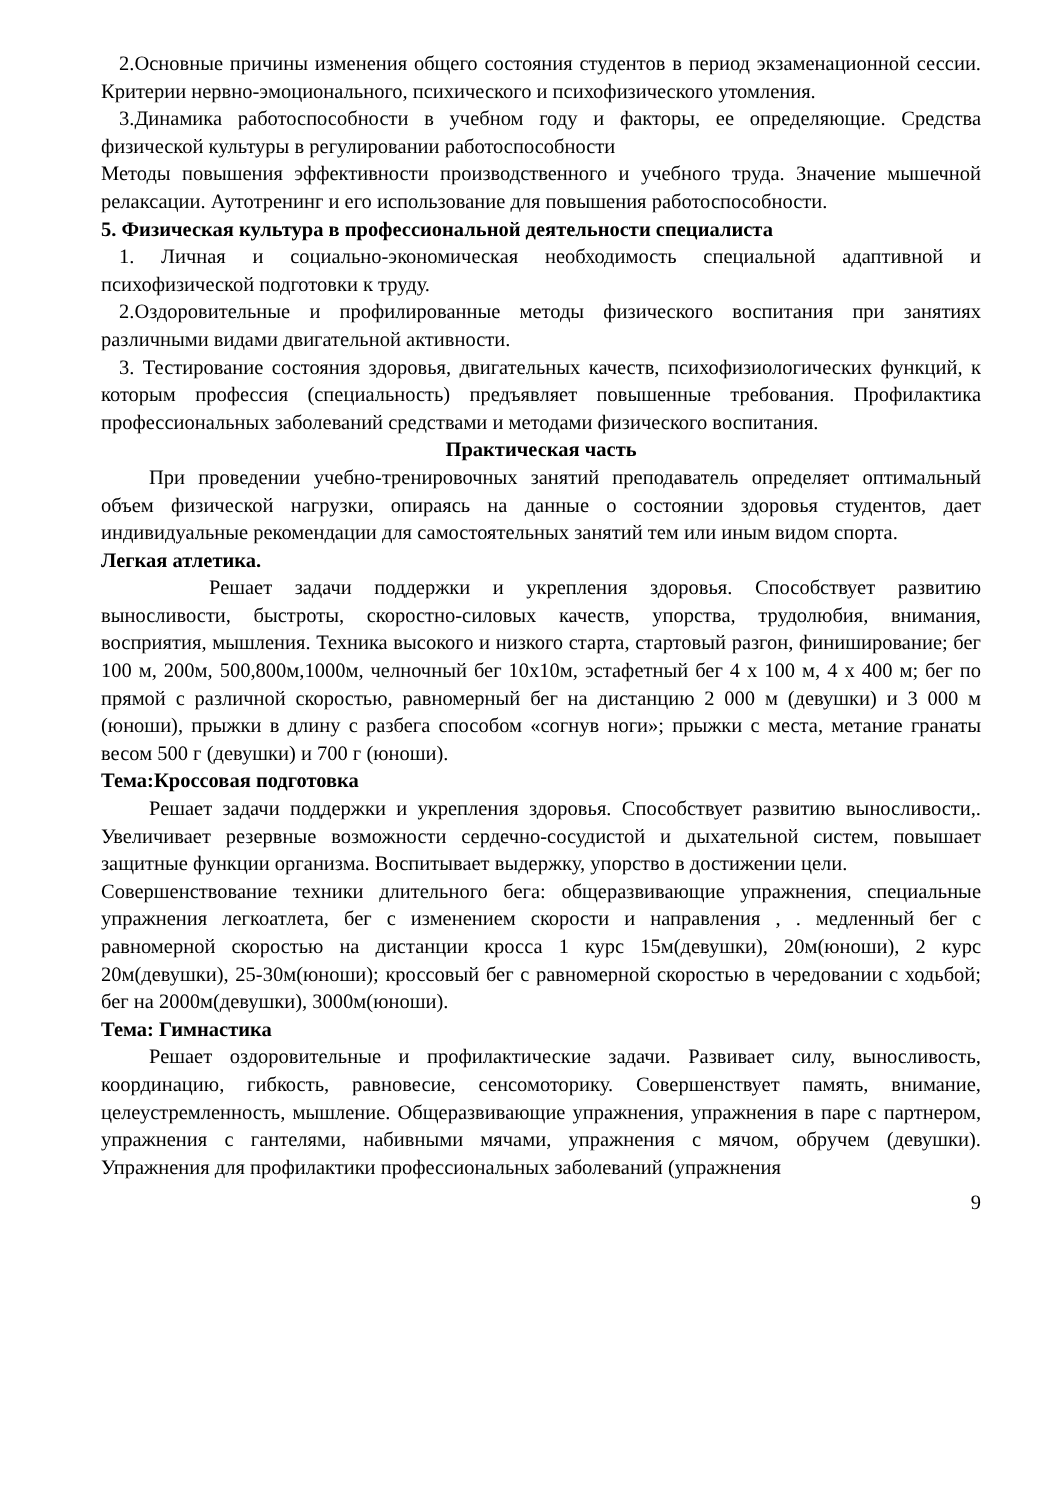2.Основные причины изменения общего состояния студентов в период экзаменационной сессии. Критерии нервно-эмоционального, психического и психофизического утомления.
3.Динамика работоспособности в учебном году и факторы, ее определяющие. Средства физической культуры в регулировании работоспособности
Методы повышения эффективности производственного и учебного труда. Значение мышечной релаксации. Аутотренинг и его использование для повышения работоспособности.
5. Физическая культура в профессиональной деятельности специалиста
1. Личная и социально-экономическая необходимость специальной адаптивной и психофизической подготовки к труду.
2.Оздоровительные и профилированные методы физического воспитания при занятиях различными видами двигательной активности.
3. Тестирование состояния здоровья, двигательных качеств, психофизиологических функций, к которым профессия (специальность) предъявляет повышенные требования. Профилактика профессиональных заболеваний средствами и методами физического воспитания.
Практическая часть
При проведении учебно-тренировочных занятий преподаватель определяет оптимальный объем физической нагрузки, опираясь на данные о состоянии здоровья студентов, дает индивидуальные рекомендации для самостоятельных занятий тем или иным видом спорта.
Легкая атлетика.
Решает задачи поддержки и укрепления здоровья. Способствует развитию выносливости, быстроты, скоростно-силовых качеств, упорства, трудолюбия, внимания, восприятия, мышления. Техника высокого и низкого старта, стартовый разгон, финиширование; бег 100 м, 200м, 500,800м,1000м, челночный бег 10х10м, эстафетный бег 4 х 100 м, 4 х 400 м; бег по прямой с различной скоростью, равномерный бег на дистанцию 2 000 м (девушки) и 3 000 м (юноши), прыжки в длину с разбега способом «согнув ноги»; прыжки с места, метание гранаты весом 500 г (девушки) и 700 г (юноши).
Тема:Кроссовая подготовка
Решает задачи поддержки и укрепления здоровья. Способствует развитию выносливости,. Увеличивает резервные возможности сердечно-сосудистой и дыхательной систем, повышает защитные функции организма. Воспитывает выдержку, упорство в достижении цели.
Совершенствование техники длительного бега: общеразвивающие упражнения, специальные упражнения легкоатлета, бег с изменением скорости и направления , . медленный бег с равномерной скоростью на дистанции кросса 1 курс 15м(девушки), 20м(юноши), 2 курс 20м(девушки), 25-30м(юноши); кроссовый бег с равномерной скоростью в чередовании с ходьбой; бег на 2000м(девушки), 3000м(юноши).
Тема: Гимнастика
Решает оздоровительные и профилактические задачи. Развивает силу, выносливость, координацию, гибкость, равновесие, сенсомоторику. Совершенствует память, внимание, целеустремленность, мышление. Общеразвивающие упражнения, упражнения в паре с партнером, упражнения с гантелями, набивными мячами, упражнения с мячом, обручем (девушки). Упражнения для профилактики профессиональных заболеваний (упражнения
9